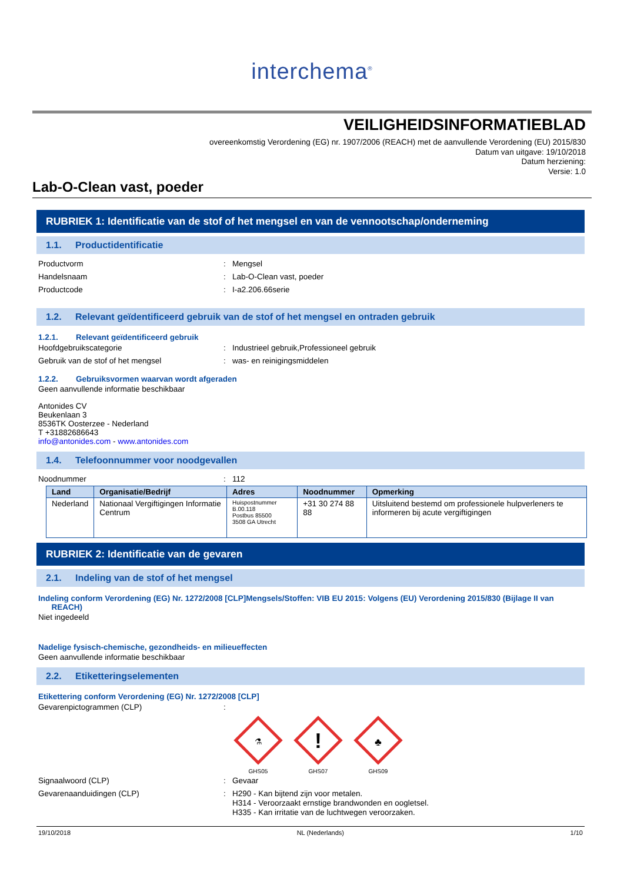interchema<sup>®</sup>
VEILIGHEIDSINFORMATIEBLAD
overeenkomstig Verordening (EG) nr. 1907/2006 (REACH) met de aanvullende Verordening (EU) 2015/830
Datum van uitgave: 19/10/2018
Datum herziening:
Versie: 1.0
Lab-O-Clean vast, poeder
RUBRIEK 1: Identificatie van de stof of het mengsel en van de vennootschap/onderneming
1.1. Productidentificatie
Productvorm : Mengsel
Handelsnaam : Lab-O-Clean vast, poeder
Productcode : I-a2.206.66serie
1.2. Relevant geïdentificeerd gebruik van de stof of het mengsel en ontraden gebruik
1.2.1. Relevant geïdentificeerd gebruik
Hoofdgebruikscategorie : Industrieel gebruik,Professioneel gebruik
Gebruik van de stof of het mengsel : was- en reinigingsmiddelen
1.2.2. Gebruiksvormen waarvan wordt afgeraden
Geen aanvullende informatie beschikbaar
Antonides CV
Beukenlaan 3
8536TK Oosterzee - Nederland
T +31882686643
info@antonides.com - www.antonides.com
1.4. Telefoonnummer voor noodgevallen
Noodnummer : 112
| Land | Organisatie/Bedrijf | Adres | Noodnummer | Opmerking |
| --- | --- | --- | --- | --- |
| Nederland | Nationaal Vergiftigingen Informatie Centrum | Huispostnummer B.00.118 Postbus 85500 3508 GA Utrecht | +31 30 274 88 88 | Uitsluitend bestemd om professionele hulpverleners te informeren bij acute vergiftigingen |
RUBRIEK 2: Identificatie van de gevaren
2.1. Indeling van de stof of het mengsel
Indeling conform Verordening (EG) Nr. 1272/2008 [CLP]Mengsels/Stoffen: VIB EU 2015: Volgens (EU) Verordening 2015/830 (Bijlage II van
REACH)
Niet ingedeeld
Nadelige fysisch-chemische, gezondheids- en milieueffecten
Geen aanvullende informatie beschikbaar
2.2. Etiketteringselementen
Etikettering conform Verordening (EG) Nr. 1272/2008 [CLP]
Gevarenpictogrammen (CLP) :
⚗
GHS05
!
GHS07
♣
GHS09
Signaalwoord (CLP) : Gevaar
Gevarenaanduidingen (CLP) : H290 - Kan bijtend zijn voor metalen.
H314 - Veroorzaakt ernstige brandwonden en oogletsel.
H335 - Kan irritatie van de luchtwegen veroorzaken.
19/10/2018 NL (Nederlands) 1/10